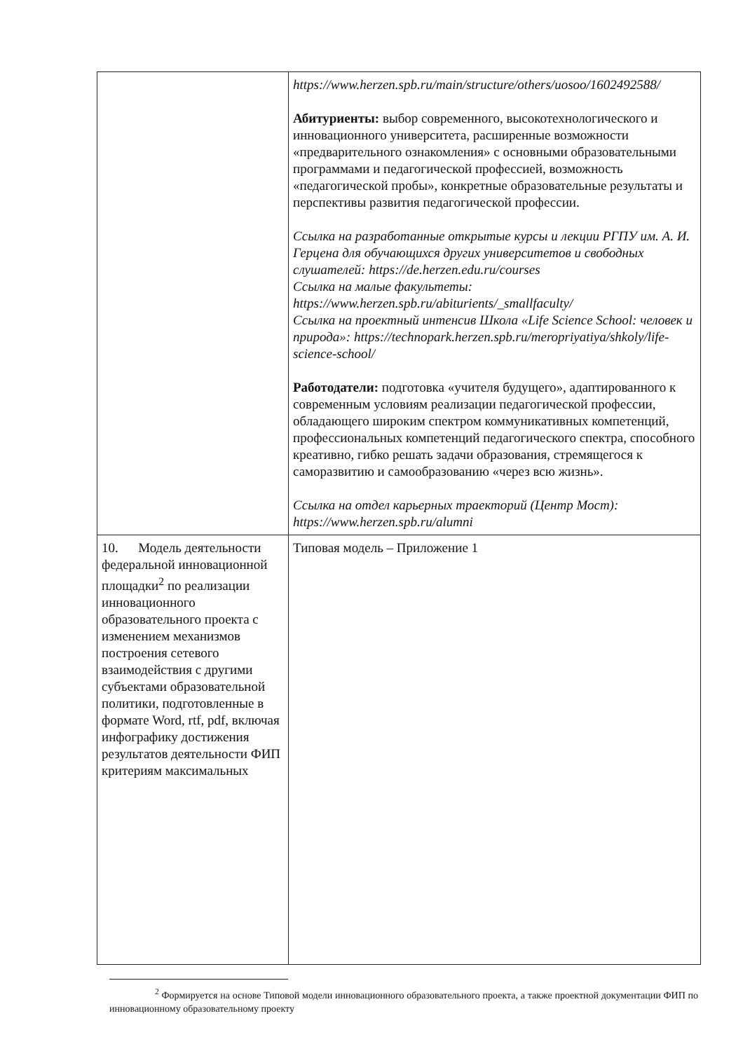| | https://www.herzen.spb.ru/main/structure/others/uosoo/1602492588/ Абитуриенты: выбор современного, высокотехнологического и инновационного университета, расширенные возможности «предварительного ознакомления» с основными образовательными программами и педагогической профессией, возможность «педагогической пробы», конкретные образовательные результаты и перспективы развития педагогической профессии. Ссылка на разработанные открытые курсы и лекции РГПУ им. А. И. Герцена для обучающихся других университетов и свободных слушателей: https://de.herzen.edu.ru/courses Ссылка на малые факультеты: https://www.herzen.spb.ru/abiturients/_smallfaculty/ Ссылка на проектный интенсив Школа «Life Science School: человек и природа»: https://technopark.herzen.spb.ru/meropriyatiya/shkoly/life-science-school/ Работодатели: подготовка «учителя будущего», адаптированного к современным условиям реализации педагогической профессии, обладающего широким спектром коммуникативных компетенций, профессиональных компетенций педагогического спектра, способного креативно, гибко решать задачи образования, стремящегося к саморазвитию и самообразованию «через всю жизнь». Ссылка на отдел карьерных траекторий (Центр Мост): https://www.herzen.spb.ru/alumni |
| 10. Модель деятельности федеральной инновационной площадки<sup>2</sup> по реализации инновационного образовательного проекта с изменением механизмов построения сетевого взаимодействия с другими субъектами образовательной политики, подготовленные в формате Word, rtf, pdf, включая инфографику достижения результатов деятельности ФИП критериям максимальных | Типовая модель – Приложение 1 |
<sup>2</sup> Формируется на основе Типовой модели инновационного образовательного проекта, а также проектной документации ФИП по инновационному образовательному проекту